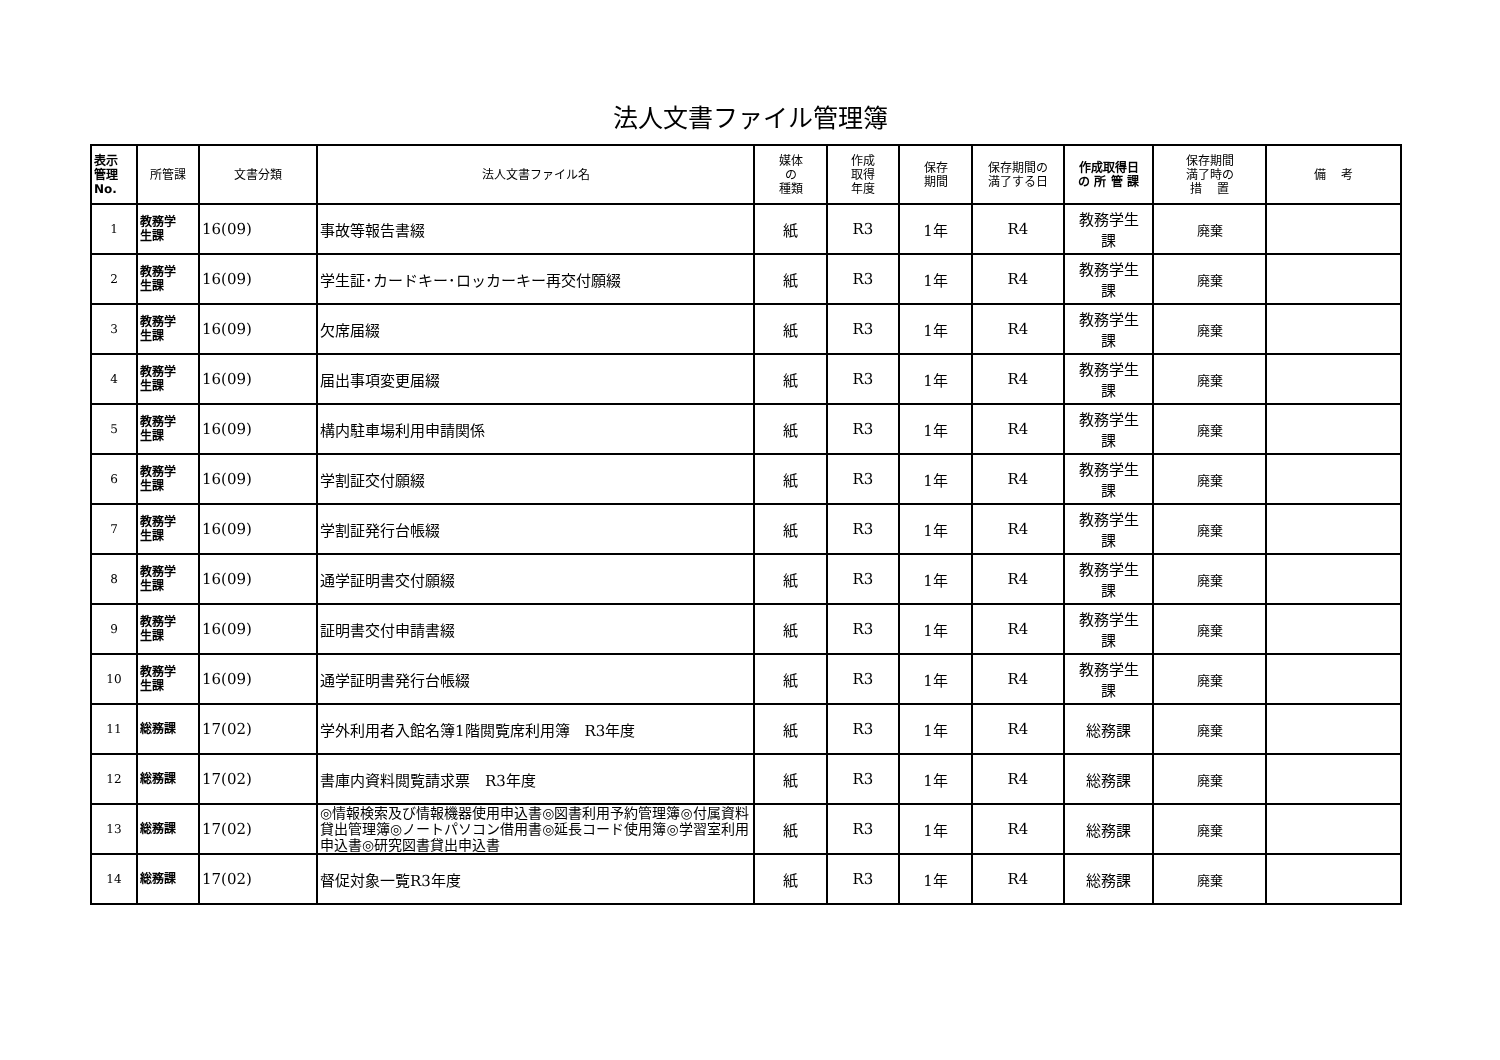法人文書ファイル管理簿
| 表示 管理 No. | 所管課 | 文書分類 | 法人文書ファイル名 | 媒体 の 種類 | 作成 取得 年度 | 保存 期間 | 保存期間の 満了する日 | 作成取得日 の 所 管 課 | 保存期間 満了時の 措 置 | 備 考 |
| --- | --- | --- | --- | --- | --- | --- | --- | --- | --- | --- |
| 1 | 教務学 生課 | 16(09) | 事故等報告書綴 | 紙 | R3 | 1年 | R4 | 教務学生 課 | 廃棄 | |
| 2 | 教務学 生課 | 16(09) | 学生証･カードキー･ロッカーキー再交付願綴 | 紙 | R3 | 1年 | R4 | 教務学生 課 | 廃棄 | |
| 3 | 教務学 生課 | 16(09) | 欠席届綴 | 紙 | R3 | 1年 | R4 | 教務学生 課 | 廃棄 | |
| 4 | 教務学 生課 | 16(09) | 届出事項変更届綴 | 紙 | R3 | 1年 | R4 | 教務学生 課 | 廃棄 | |
| 5 | 教務学 生課 | 16(09) | 構内駐車場利用申請関係 | 紙 | R3 | 1年 | R4 | 教務学生 課 | 廃棄 | |
| 6 | 教務学 生課 | 16(09) | 学割証交付願綴 | 紙 | R3 | 1年 | R4 | 教務学生 課 | 廃棄 | |
| 7 | 教務学 生課 | 16(09) | 学割証発行台帳綴 | 紙 | R3 | 1年 | R4 | 教務学生 課 | 廃棄 | |
| 8 | 教務学 生課 | 16(09) | 通学証明書交付願綴 | 紙 | R3 | 1年 | R4 | 教務学生 課 | 廃棄 | |
| 9 | 教務学 生課 | 16(09) | 証明書交付申請書綴 | 紙 | R3 | 1年 | R4 | 教務学生 課 | 廃棄 | |
| 10 | 教務学 生課 | 16(09) | 通学証明書発行台帳綴 | 紙 | R3 | 1年 | R4 | 教務学生 課 | 廃棄 | |
| 11 | 総務課 | 17(02) | 学外利用者入館名簿1階閲覧席利用簿 R3年度 | 紙 | R3 | 1年 | R4 | 総務課 | 廃棄 | |
| 12 | 総務課 | 17(02) | 書庫内資料閲覧請求票 R3年度 | 紙 | R3 | 1年 | R4 | 総務課 | 廃棄 | |
| 13 | 総務課 | 17(02) | ◎情報検索及び情報機器使用申込書◎図書利用予約管理簿◎付属資料貸出管理簿◎ノートパソコン借用書◎延長コード使用簿◎学習室利用申込書◎研究図書貸出申込書 | 紙 | R3 | 1年 | R4 | 総務課 | 廃棄 | |
| 14 | 総務課 | 17(02) | 督促対象一覧R3年度 | 紙 | R3 | 1年 | R4 | 総務課 | 廃棄 | |